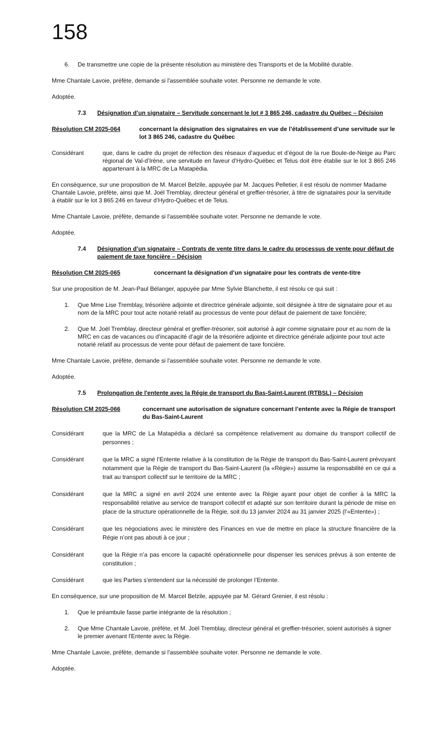158
6. De transmettre une copie de la présente résolution au ministère des Transports et de la Mobilité durable.
Mme Chantale Lavoie, préfète, demande si l'assemblée souhaite voter. Personne ne demande le vote.
Adoptée.
7.3 Désignation d’un signataire – Servitude concernant le lot # 3 865 246, cadastre du Québec – Décision
Résolution CM 2025-064 concernant la désignation des signataires en vue de l’établissement d’une servitude sur le lot 3 865 246, cadastre du Québec
Considérant que, dans le cadre du projet de réfection des réseaux d’aqueduc et d’égout de la rue Boule-de-Neige au Parc régional de Val-d’Irène, une servitude en faveur d’Hydro-Québec et Telus doit être établie sur le lot 3 865 246 appartenant à la MRC de La Matapédia.
En conséquence, sur une proposition de M. Marcel Belzile, appuyée par M. Jacques Pelletier, il est résolu de nommer Madame Chantale Lavoie, préfète, ainsi que M. Joël Tremblay, directeur général et greffier-trésorier, à titre de signataires pour la servitude à établir sur le lot 3 865 246 en faveur d’Hydro-Québec et de Telus.
Mme Chantale Lavoie, préfète, demande si l'assemblée souhaite voter. Personne ne demande le vote.
Adoptée.
7.4 Désignation d’un signataire – Contrats de vente titre dans le cadre du processus de vente pour défaut de paiement de taxe foncière – Décision
Résolution CM 2025-065 concernant la désignation d’un signataire pour les contrats de vente-titre
Sur une proposition de M. Jean-Paul Bélanger, appuyée par Mme Sylvie Blanchette, il est résolu ce qui suit :
1. Que Mme Lise Tremblay, trésorière adjointe et directrice générale adjointe, soit désignée à titre de signataire pour et au nom de la MRC pour tout acte notarié relatif au processus de vente pour défaut de paiement de taxe foncière;
2. Que M. Joël Tremblay, directeur général et greffier-trésorier, soit autorisé à agir comme signataire pour et au nom de la MRC en cas de vacances ou d’incapacité d’agir de la trésorière adjointe et directrice générale adjointe pour tout acte notarié relatif au processus de vente pour défaut de paiement de taxe foncière.
Mme Chantale Lavoie, préfète, demande si l'assemblée souhaite voter. Personne ne demande le vote.
Adoptée.
7.5 Prolongation de l'entente avec la Régie de transport du Bas-Saint-Laurent (RTBSL) – Décision
Résolution CM 2025-066 concernant une autorisation de signature concernant l’entente avec la Régie de transport du Bas-Saint-Laurent
Considérant que la MRC de La Matapédia a déclaré sa compétence relativement au domaine du transport collectif de personnes ;
Considérant que la MRC a signé l’Entente relative à la constitution de la Régie de transport du Bas-Saint-Laurent prévoyant notamment que la Régie de transport du Bas-Saint-Laurent (la «Régie») assume la responsabilité en ce qui a trait au transport collectif sur le territoire de la MRC ;
Considérant que la MRC a signé en avril 2024 une entente avec la Régie ayant pour objet de confier à la MRC la responsabilité relative au service de transport collectif et adapté sur son territoire durant la période de mise en place de la structure opérationnelle de la Régie, soit du 13 janvier 2024 au 31 janvier 2025 (l’«Entente») ;
Considérant que les négociations avec le ministère des Finances en vue de mettre en place la structure financière de la Régie n’ont pas abouti à ce jour ;
Considérant que la Régie n’a pas encore la capacité opérationnelle pour dispenser les services prévus à son entente de constitution ;
Considérant que les Parties s’entendent sur la nécessité de prolonger l’Entente.
En conséquence, sur une proposition de M. Marcel Belzile, appuyée par M. Gérard Grenier, il est résolu :
1. Que le préambule fasse partie intégrante de la résolution ;
2. Que Mme Chantale Lavoie, préfète, et M. Joël Tremblay, directeur général et greffier-trésorier, soient autorisés à signer le premier avenant l'Entente avec la Régie.
Mme Chantale Lavoie, préfète, demande si l'assemblée souhaite voter. Personne ne demande le vote.
Adoptée.